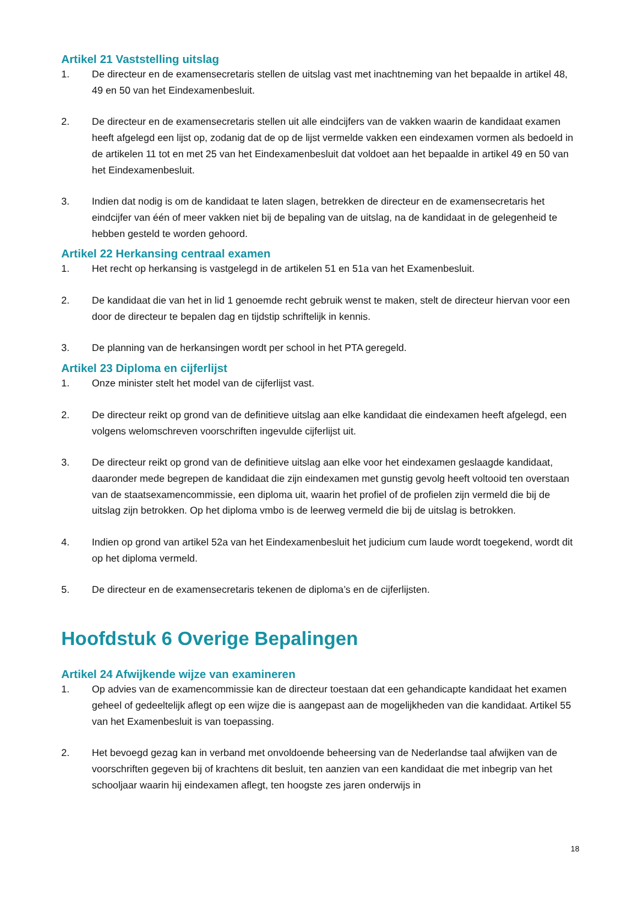Artikel 21 Vaststelling uitslag
1. De directeur en de examensecretaris stellen de uitslag vast met inachtneming van het bepaalde in artikel 48, 49 en 50 van het Eindexamenbesluit.
2. De directeur en de examensecretaris stellen uit alle eindcijfers van de vakken waarin de kandidaat examen heeft afgelegd een lijst op, zodanig dat de op de lijst vermelde vakken een eindexamen vormen als bedoeld in de artikelen 11 tot en met 25 van het Eindexamenbesluit dat voldoet aan het bepaalde in artikel 49 en 50 van het Eindexamenbesluit.
3. Indien dat nodig is om de kandidaat te laten slagen, betrekken de directeur en de examensecretaris het eindcijfer van één of meer vakken niet bij de bepaling van de uitslag, na de kandidaat in de gelegenheid te hebben gesteld te worden gehoord.
Artikel 22 Herkansing centraal examen
1. Het recht op herkansing is vastgelegd in de artikelen 51 en 51a van het Examenbesluit.
2. De kandidaat die van het in lid 1 genoemde recht gebruik wenst te maken, stelt de directeur hiervan voor een door de directeur te bepalen dag en tijdstip schriftelijk in kennis.
3. De planning van de herkansingen wordt per school in het PTA geregeld.
Artikel 23 Diploma en cijferlijst
1. Onze minister stelt het model van de cijferlijst vast.
2. De directeur reikt op grond van de definitieve uitslag aan elke kandidaat die eindexamen heeft afgelegd, een volgens welomschreven voorschriften ingevulde cijferlijst uit.
3. De directeur reikt op grond van de definitieve uitslag aan elke voor het eindexamen geslaagde kandidaat, daaronder mede begrepen de kandidaat die zijn eindexamen met gunstig gevolg heeft voltooid ten overstaan van de staatsexamencommissie, een diploma uit, waarin het profiel of de profielen zijn vermeld die bij de uitslag zijn betrokken. Op het diploma vmbo is de leerweg vermeld die bij de uitslag is betrokken.
4. Indien op grond van artikel 52a van het Eindexamenbesluit het judicium cum laude wordt toegekend, wordt dit op het diploma vermeld.
5. De directeur en de examensecretaris tekenen de diploma’s en de cijferlijsten.
Hoofdstuk 6 Overige Bepalingen
Artikel 24 Afwijkende wijze van examineren
1. Op advies van de examencommissie kan de directeur toestaan dat een gehandicapte kandidaat het examen geheel of gedeeltelijk aflegt op een wijze die is aangepast aan de mogelijkheden van die kandidaat. Artikel 55 van het Examenbesluit is van toepassing.
2. Het bevoegd gezag kan in verband met onvoldoende beheersing van de Nederlandse taal afwijken van de voorschriften gegeven bij of krachtens dit besluit, ten aanzien van een kandidaat die met inbegrip van het schooljaar waarin hij eindexamen aflegt, ten hoogste zes jaren onderwijs in
18